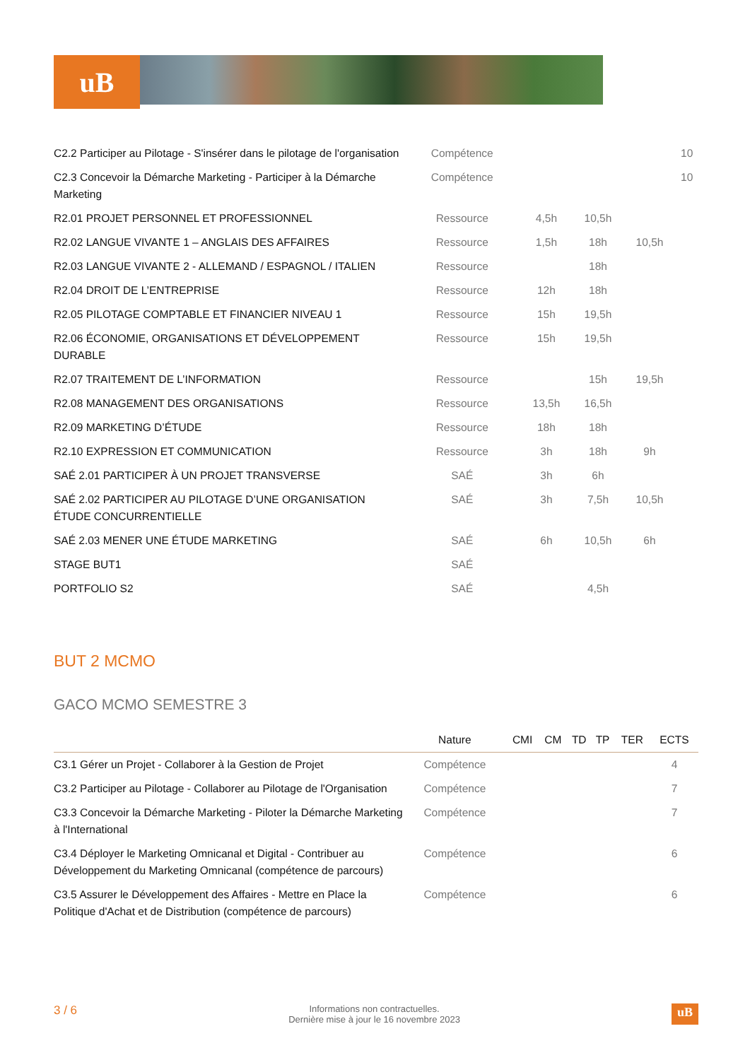uB
| C2.2 Participer au Pilotage - S'insérer dans le pilotage de l'organisation | Compétence | | | | | | 10 |
| C2.3 Concevoir la Démarche Marketing - Participer à la Démarche Marketing | Compétence | | | | | | 10 |
| R2.01 PROJET PERSONNEL ET PROFESSIONNEL | Ressource | | 4,5h | 10,5h | | | |
| R2.02 LANGUE VIVANTE 1 – ANGLAIS DES AFFAIRES | Ressource | | 1,5h | 18h | 10,5h | | |
| R2.03 LANGUE VIVANTE 2 - ALLEMAND / ESPAGNOL / ITALIEN | Ressource | | | 18h | | | |
| R2.04 DROIT DE L’ENTREPRISE | Ressource | | 12h | 18h | | | |
| R2.05 PILOTAGE COMPTABLE ET FINANCIER NIVEAU 1 | Ressource | | 15h | 19,5h | | | |
| R2.06 ÉCONOMIE, ORGANISATIONS ET DÉVELOPPEMENT DURABLE | Ressource | | 15h | 19,5h | | | |
| R2.07 TRAITEMENT DE L’INFORMATION | Ressource | | | 15h | 19,5h | | |
| R2.08 MANAGEMENT DES ORGANISATIONS | Ressource | | 13,5h | 16,5h | | | |
| R2.09 MARKETING D’ÉTUDE | Ressource | | 18h | 18h | | | |
| R2.10 EXPRESSION ET COMMUNICATION | Ressource | | 3h | 18h | 9h | | |
| SAÉ 2.01 PARTICIPER À UN PROJET TRANSVERSE | SAÉ | | 3h | 6h | | | |
| SAÉ 2.02 PARTICIPER AU PILOTAGE D’UNE ORGANISATION ÉTUDE CONCURRENTIELLE | SAÉ | | 3h | 7,5h | 10,5h | | |
| SAÉ 2.03 MENER UNE ÉTUDE MARKETING | SAÉ | | 6h | 10,5h | 6h | | |
| STAGE BUT1 | SAÉ | | | | | | |
| PORTFOLIO S2 | SAÉ | | | 4,5h | | | |
BUT 2 MCMO
GACO MCMO SEMESTRE 3
| | Nature | CMI | CM | TD | TP | TER | ECTS |
| --- | --- | --- | --- | --- | --- | --- | --- |
| C3.1 Gérer un Projet - Collaborer à la Gestion de Projet | Compétence | | | | | | 4 |
| C3.2 Participer au Pilotage - Collaborer au Pilotage de l'Organisation | Compétence | | | | | | 7 |
| C3.3 Concevoir la Démarche Marketing - Piloter la Démarche Marketing à l'International | Compétence | | | | | | 7 |
| C3.4 Déployer le Marketing Omnicanal et Digital - Contribuer au Développement du Marketing Omnicanal (compétence de parcours) | Compétence | | | | | | 6 |
| C3.5 Assurer le Développement des Affaires - Mettre en Place la Politique d'Achat et de Distribution (compétence de parcours) | Compétence | | | | | | 6 |
3 / 6 Informations non contractuelles.
Dernière mise à jour le 16 novembre 2023 uB